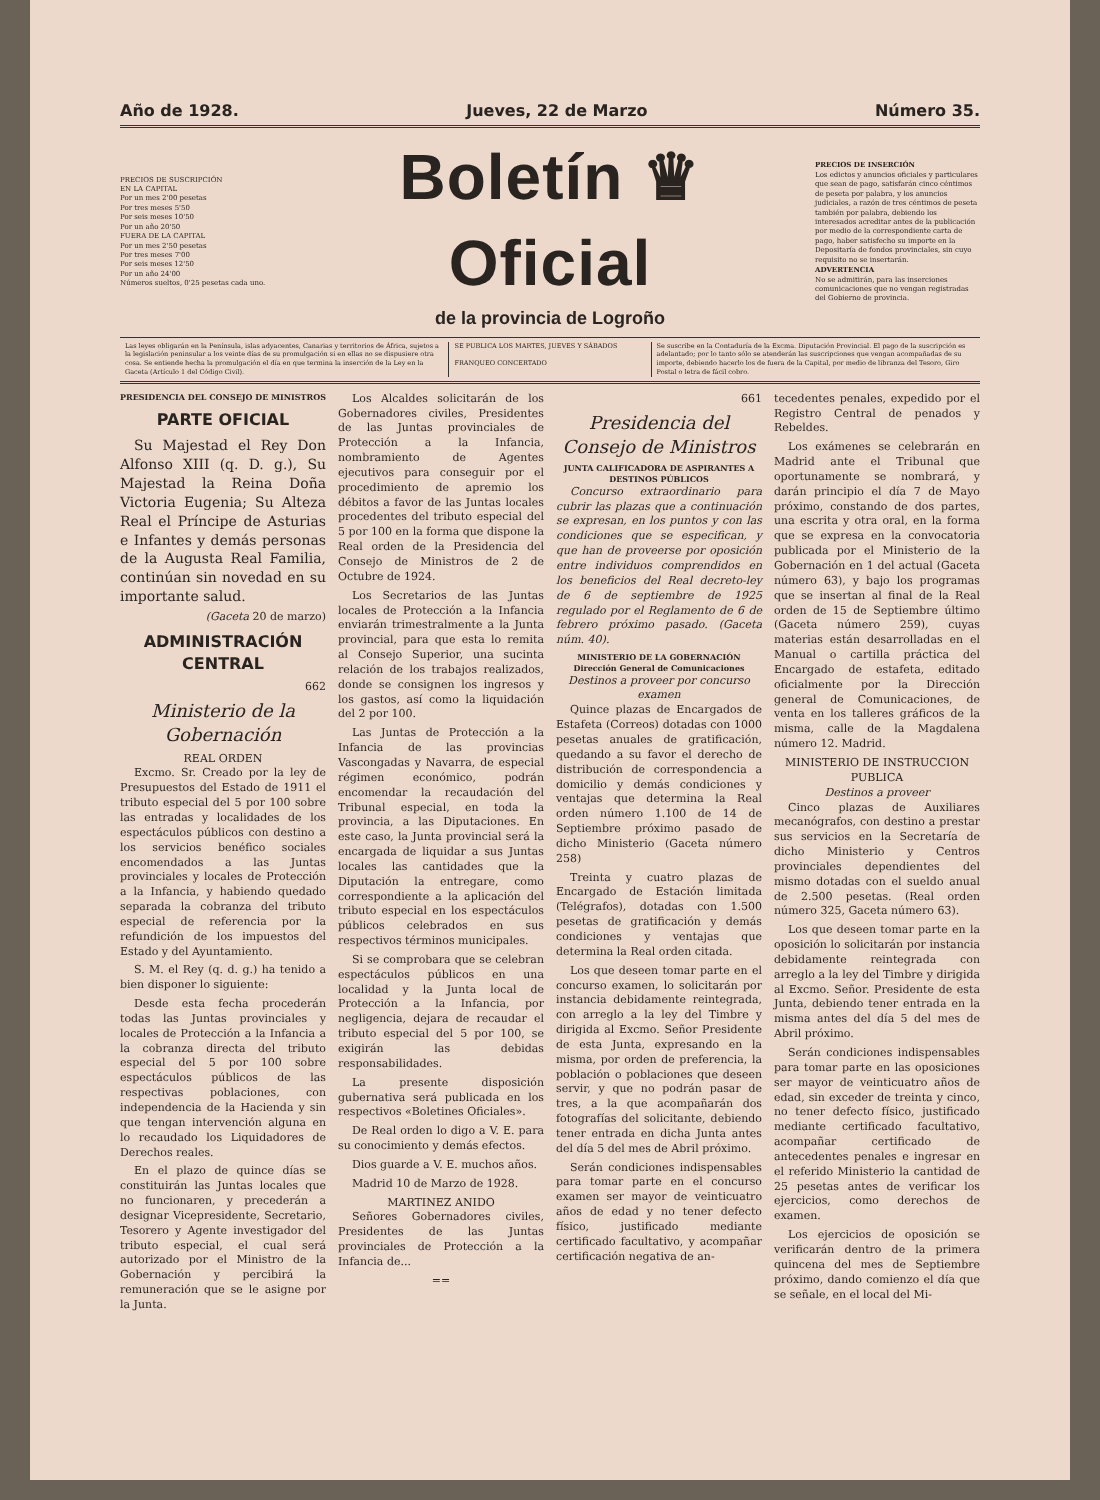Año de 1928. Jueves, 22 de Marzo Número 35.
PRECIOS DE SUSCRIPCIÓN
EN LA CAPITAL
Por un mes 2'00 pesetas
Por tres meses 5'50
Por seis meses 10'50
Por un año 20'50
FUERA DE LA CAPITAL
Por un mes 2'50 pesetas
Por tres meses 7'00
Por seis meses 12'50
Por un año 24'00
Números sueltos, 0'25 pesetas cada uno.
Boletín ♛ Oficial
de la provincia de Logroño
PRECIOS DE INSERCIÓN
Los edictos y anuncios oficiales y particulares que sean de pago, satisfarán cinco céntimos de peseta por palabra, y los anuncios judiciales, a razón de tres céntimos de peseta también por palabra, debiendo los interesados acreditar antes de la publicación por medio de la correspondiente carta de pago, haber satisfecho su importe en la Depositaría de fondos provinciales, sin cuyo requisito no se insertarán.
ADVERTENCIA
No se admitirán, para las inserciones comunicaciones que no vengan registradas del Gobierno de provincia.
Las leyes obligarán en la Península, islas adyacentes, Canarias y territorios de África, sujetos a la legislación peninsular a los veinte días de su promulgación si en ellas no se dispusiere otra cosa. Se entiende hecha la promulgación el día en que termina la inserción de la Ley en la Gaceta (Artículo 1 del Código Civil).
SE PUBLICA LOS MARTES, JUEVES Y SÁBADOS
FRANQUEO CONCERTADO
Se suscribe en la Contaduría de la Excma. Diputación Provincial. El pago de la suscripción es adelantado; por lo tanto sólo se atenderán las suscripciones que vengan acompañadas de su importe, debiendo hacerlo los de fuera de la Capital, por medio de libranza del Tesoro, Giro Postal o letra de fácil cobro.
PRESIDENCIA DEL CONSEJO DE MINISTROS
PARTE OFICIAL
Su Majestad el Rey Don Alfonso XIII (q. D. g.), Su Majestad la Reina Doña Victoria Eugenia; Su Alteza Real el Príncipe de Asturias e Infantes y demás personas de la Augusta Real Familia, continúan sin novedad en su importante salud.
(Gaceta 20 de marzo)
ADMINISTRACIÓN CENTRAL
662
Ministerio de la Gobernación
REAL ORDEN
Excmo. Sr. Creado por la ley de Presupuestos del Estado de 1911 el tributo especial del 5 por 100 sobre las entradas y localidades de los espectáculos públicos con destino a los servicios benéfico sociales encomendados a las Juntas provinciales y locales de Protección a la Infancia, y habiendo quedado separada la cobranza del tributo especial de referencia por la refundición de los impuestos del Estado y del Ayuntamiento.
S. M. el Rey (q. d. g.) ha tenido a bien disponer lo siguiente:
Desde esta fecha procederán todas las Juntas provinciales y locales de Protección a la Infancia a la cobranza directa del tributo especial del 5 por 100 sobre espectáculos públicos de las respectivas poblaciones, con independencia de la Hacienda y sin que tengan intervención alguna en lo recaudado los Liquidadores de Derechos reales.
En el plazo de quince días se constituirán las Juntas locales que no funcionaren, y precederán a designar Vicepresidente, Secretario, Tesorero y Agente investigador del tributo especial, el cual será autorizado por el Ministro de la Gobernación y percibirá la remuneración que se le asigne por la Junta.
Los Alcaldes solicitarán de los Gobernadores civiles, Presidentes de las Juntas provinciales de Protección a la Infancia, nombramiento de Agentes ejecutivos para conseguir por el procedimiento de apremio los débitos a favor de las Juntas locales procedentes del tributo especial del 5 por 100 en la forma que dispone la Real orden de la Presidencia del Consejo de Ministros de 2 de Octubre de 1924.
Los Secretarios de las Juntas locales de Protección a la Infancia enviarán trimestralmente a la Junta provincial, para que esta lo remita al Consejo Superior, una sucinta relación de los trabajos realizados, donde se consignen los ingresos y los gastos, así como la liquidación del 2 por 100.
Las Juntas de Protección a la Infancia de las provincias Vascongadas y Navarra, de especial régimen económico, podrán encomendar la recaudación del Tribunal especial, en toda la provincia, a las Diputaciones. En este caso, la Junta provincial será la encargada de liquidar a sus Juntas locales las cantidades que la Diputación la entregare, como correspondiente a la aplicación del tributo especial en los espectáculos públicos celebrados en sus respectivos términos municipales.
Si se comprobara que se celebran espectáculos públicos en una localidad y la Junta local de Protección a la Infancia, por negligencia, dejara de recaudar el tributo especial del 5 por 100, se exigirán las debidas responsabilidades.
La presente disposición gubernativa será publicada en los respectivos «Boletines Oficiales».
De Real orden lo digo a V. E. para su conocimiento y demás efectos.
Dios guarde a V. E. muchos años.
Madrid 10 de Marzo de 1928.
MARTINEZ ANIDO
Señores Gobernadores civiles, Presidentes de las Juntas provinciales de Protección a la Infancia de...
==
661
Presidencia del Consejo de Ministros
JUNTA CALIFICADORA DE ASPIRANTES A DESTINOS PÚBLICOS
Concurso extraordinario para cubrir las plazas que a continuación se expresan, en los puntos y con las condiciones que se especifican, y que han de proveerse por oposición entre individuos comprendidos en los beneficios del Real decreto-ley de 6 de septiembre de 1925 regulado por el Reglamento de 6 de febrero próximo pasado. (Gaceta núm. 40).
MINISTERIO DE LA GOBERNACIÓN
Dirección General de Comunicaciones
Destinos a proveer por concurso examen
Quince plazas de Encargados de Estafeta (Correos) dotadas con 1000 pesetas anuales de gratificación, quedando a su favor el derecho de distribución de correspondencia a domicilio y demás condiciones y ventajas que determina la Real orden número 1.100 de 14 de Septiembre próximo pasado de dicho Ministerio (Gaceta número 258)
Treinta y cuatro plazas de Encargado de Estación limitada (Telégrafos), dotadas con 1.500 pesetas de gratificación y demás condiciones y ventajas que determina la Real orden citada.
Los que deseen tomar parte en el concurso examen, lo solicitarán por instancia debidamente reintegrada, con arreglo a la ley del Timbre y dirigida al Excmo. Señor Presidente de esta Junta, expresando en la misma, por orden de preferencia, la población o poblaciones que deseen servir, y que no podrán pasar de tres, a la que acompañarán dos fotografías del solicitante, debiendo tener entrada en dicha Junta antes del día 5 del mes de Abril próximo.
Serán condiciones indispensables para tomar parte en el concurso examen ser mayor de veinticuatro años de edad y no tener defecto físico, justificado mediante certificado facultativo, y acompañar certificación negativa de an-
tecedentes penales, expedido por el Registro Central de penados y Rebeldes.
Los exámenes se celebrarán en Madrid ante el Tribunal que oportunamente se nombrará, y darán principio el día 7 de Mayo próximo, constando de dos partes, una escrita y otra oral, en la forma que se expresa en la convocatoria publicada por el Ministerio de la Gobernación en 1 del actual (Gaceta número 63), y bajo los programas que se insertan al final de la Real orden de 15 de Septiembre último (Gaceta número 259), cuyas materias están desarrolladas en el Manual o cartilla práctica del Encargado de estafeta, editado oficialmente por la Dirección general de Comunicaciones, de venta en los talleres gráficos de la misma, calle de la Magdalena número 12. Madrid.
MINISTERIO DE INSTRUCCION PUBLICA
Destinos a proveer
Cinco plazas de Auxiliares mecanógrafos, con destino a prestar sus servicios en la Secretaría de dicho Ministerio y Centros provinciales dependientes del mismo dotadas con el sueldo anual de 2.500 pesetas. (Real orden número 325, Gaceta número 63).
Los que deseen tomar parte en la oposición lo solicitarán por instancia debidamente reintegrada con arreglo a la ley del Timbre y dirigida al Excmo. Señor. Presidente de esta Junta, debiendo tener entrada en la misma antes del día 5 del mes de Abril próximo.
Serán condiciones indispensables para tomar parte en las oposiciones ser mayor de veinticuatro años de edad, sin exceder de treinta y cinco, no tener defecto físico, justificado mediante certificado facultativo, acompañar certificado de antecedentes penales e ingresar en el referido Ministerio la cantidad de 25 pesetas antes de verificar los ejercicios, como derechos de examen.
Los ejercicios de oposición se verificarán dentro de la primera quincena del mes de Septiembre próximo, dando comienzo el día que se señale, en el local del Mi-